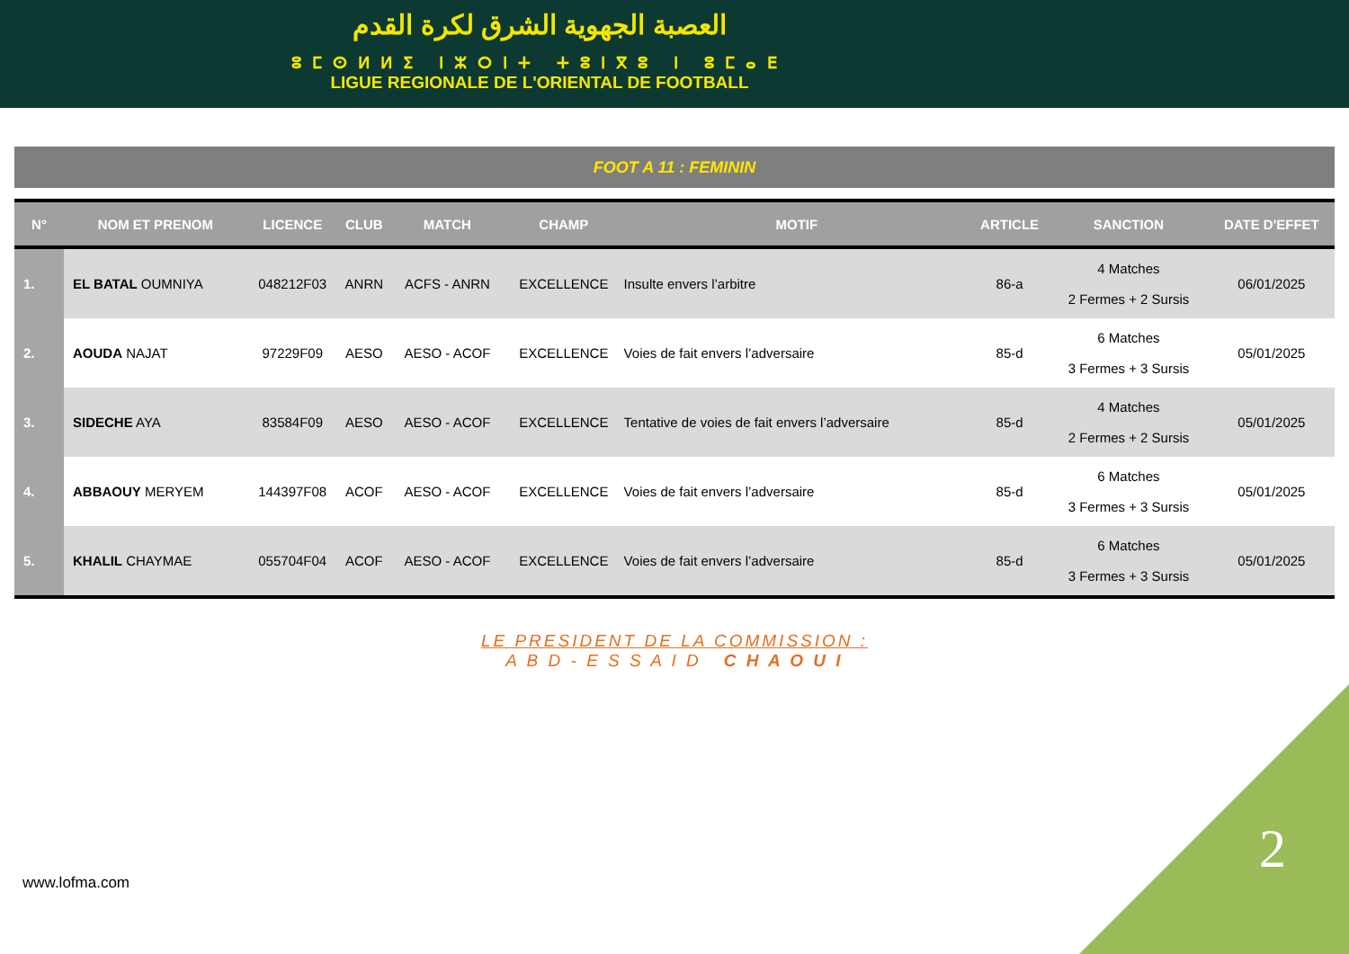العصبة الجهوية الشرق لكرة القدم
ⵓⵎⵙⵍⵍⵉ ⵏⵣⵔⵏⵜ ⵜⵓⵏⴳⵓ ⵏ ⵓⵎⴰⴹ
LIGUE REGIONALE DE L'ORIENTAL DE FOOTBALL
FOOT A 11 : FEMININ
| N° | NOM ET PRENOM | LICENCE | CLUB | MATCH | CHAMP | MOTIF | ARTICLE | SANCTION | DATE D'EFFET |
| --- | --- | --- | --- | --- | --- | --- | --- | --- | --- |
| 1. | EL BATAL OUMNIYA | 048212F03 | ANRN | ACFS - ANRN | EXCELLENCE | Insulte envers l’arbitre | 86-a | 4 Matches 2 Fermes + 2 Sursis | 06/01/2025 |
| 2. | AOUDA NAJAT | 97229F09 | AESO | AESO - ACOF | EXCELLENCE | Voies de fait envers l’adversaire | 85-d | 6 Matches 3 Fermes + 3 Sursis | 05/01/2025 |
| 3. | SIDECHE AYA | 83584F09 | AESO | AESO - ACOF | EXCELLENCE | Tentative de voies de fait envers l’adversaire | 85-d | 4 Matches 2 Fermes + 2 Sursis | 05/01/2025 |
| 4. | ABBAOUY MERYEM | 144397F08 | ACOF | AESO - ACOF | EXCELLENCE | Voies de fait envers l’adversaire | 85-d | 6 Matches 3 Fermes + 3 Sursis | 05/01/2025 |
| 5. | KHALIL CHAYMAE | 055704F04 | ACOF | AESO - ACOF | EXCELLENCE | Voies de fait envers l’adversaire | 85-d | 6 Matches 3 Fermes + 3 Sursis | 05/01/2025 |
LE PRESIDENT DE LA COMMISSION :
A B D - E S S A I D C H A O U I
www.lofma.com
2